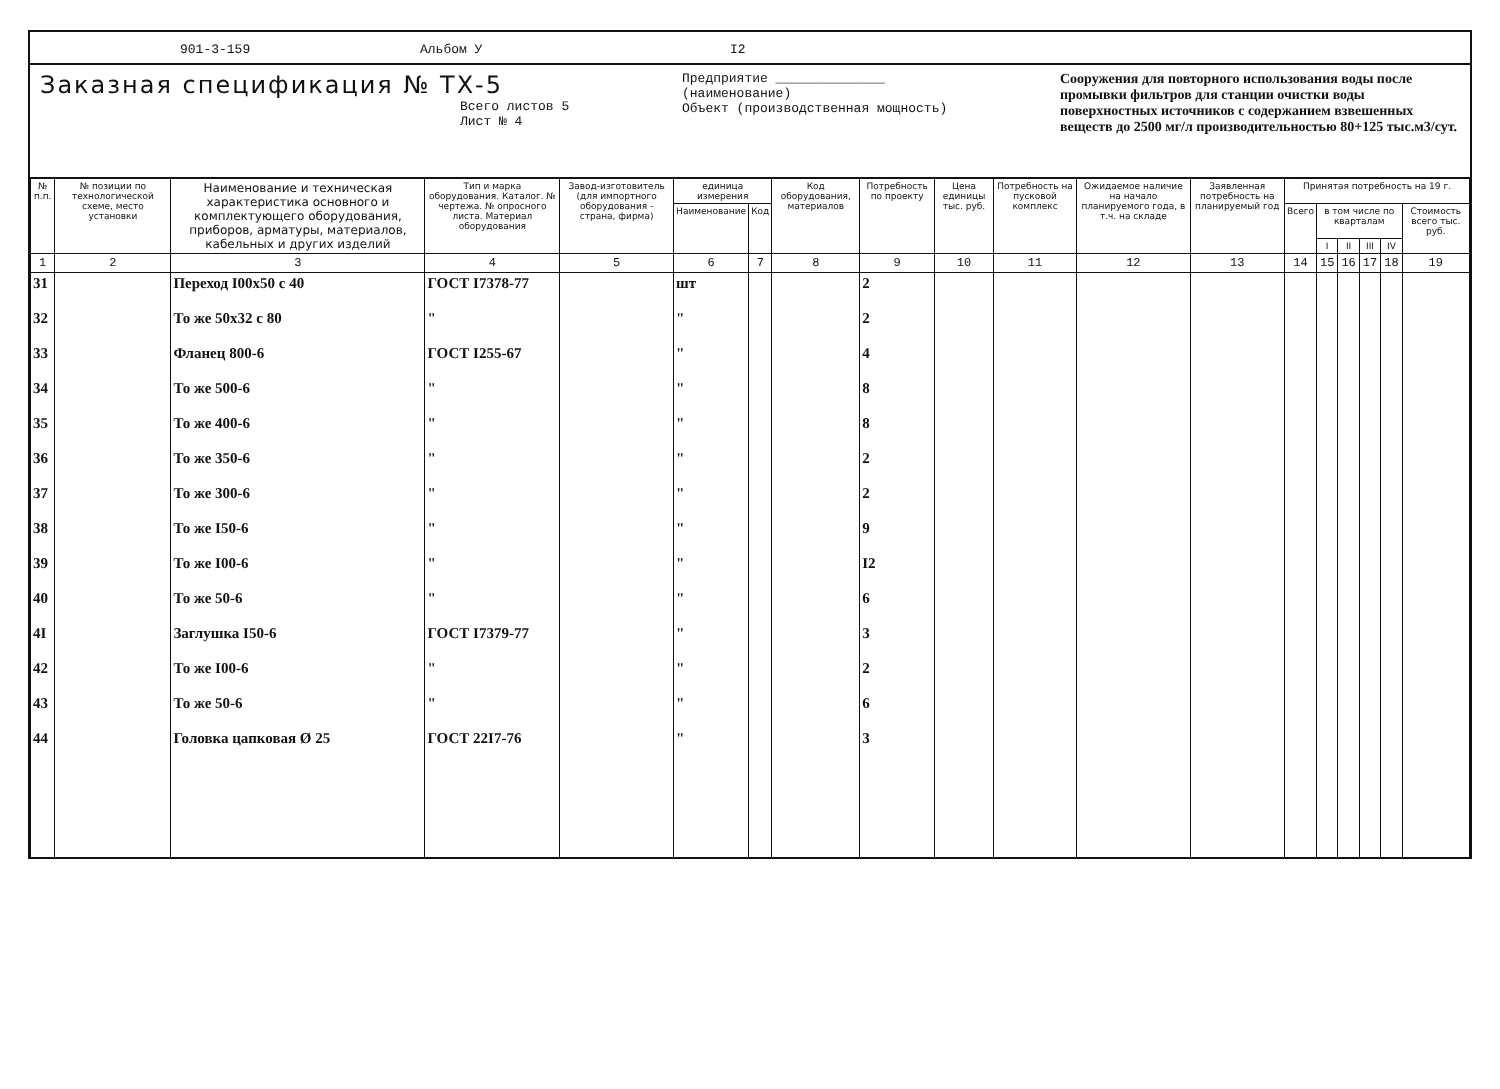901-3-159 Альбом У I2
Заказная спецификация № ТХ-5
Всего листов 5
Лист № 4
Предприятие ______________
(наименование)
Объект (производственная мощность)
Сооружения для повторного использования воды после промывки фильтров для станции очистки воды поверхностных источников с содержанием взвешенных веществ до 2500 мг/л производительностью 80+125 тыс.м3/сут.
| № п.п. | № позиции по технологической схеме, место установки | Наименование и техническая характеристика основного и комплектующего оборудования, приборов, арматуры, материалов, кабельных и других изделий | Тип и марка оборудования. Каталог. № чертежа. № опросного листа. Материал оборудования | Завод-изготовитель (для импортного оборудования - страна, фирма) | единица измерения | | Код оборудования, материалов | Потребность по проекту | Цена единицы тыс. руб. | Потребность на пусковой комплекс | Ожидаемое наличие на начало планируемого года, в т.ч. на складе | Заявленная потребность на планируемый год | Принятая потребность на 19 г. | | | | | |
| --- | --- | --- | --- | --- | --- | --- | --- | --- | --- | --- | --- | --- | --- | --- | --- | --- | --- | --- |
| | | | | | Наименование | Код | | | | | | | Всего | в том числе по кварталам | | | | Стоимость всего тыс. руб. |
| | | | | | | | | | | | | | | I | II | III | IV | |
| 1 | 2 | 3 | 4 | 5 | 6 | 7 | 8 | 9 | 10 | 11 | 12 | 13 | 14 | 15 | 16 | 17 | 18 | 19 |
| 31 | | Переход I00x50 с 40 | ГОСТ I7378-77 | | шт | | | 2 | | | | | | | | | | |
| 32 | | То же 50x32 с 80 | " | | " | | | 2 | | | | | | | | | | |
| 33 | | Фланец 800-6 | ГОСТ I255-67 | | " | | | 4 | | | | | | | | | | |
| 34 | | То же 500-6 | " | | " | | | 8 | | | | | | | | | | |
| 35 | | То же 400-6 | " | | " | | | 8 | | | | | | | | | | |
| 36 | | То же 350-6 | " | | " | | | 2 | | | | | | | | | | |
| 37 | | То же 300-6 | " | | " | | | 2 | | | | | | | | | | |
| 38 | | То же I50-6 | " | | " | | | 9 | | | | | | | | | | |
| 39 | | То же I00-6 | " | | " | | | I2 | | | | | | | | | | |
| 40 | | То же 50-6 | " | | " | | | 6 | | | | | | | | | | |
| 4I | | Заглушка I50-6 | ГОСТ I7379-77 | | " | | | 3 | | | | | | | | | | |
| 42 | | То же I00-6 | " | | " | | | 2 | | | | | | | | | | |
| 43 | | То же 50-6 | " | | " | | | 6 | | | | | | | | | | |
| 44 | | Головка цапковая Ø 25 | ГОСТ 22I7-76 | | " | | | 3 | | | | | | | | | | |